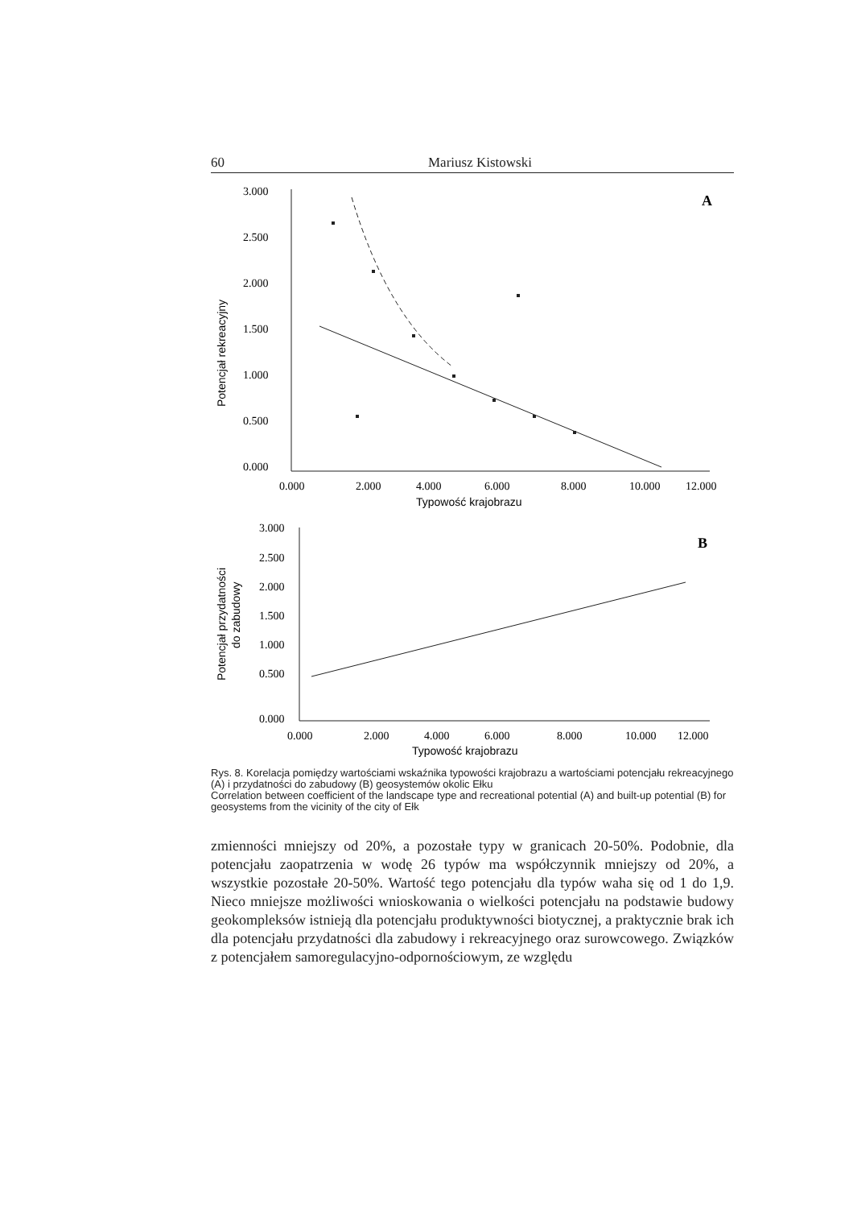60 Mariusz Kistowski
3.000
2.500
2.000
1.500
1.000
0.500
0.000
0.000
2.000
4.000
6.000
8.000
10.000
12.000
A
Typowość krajobrazu
Potencjał rekreacyjny
3.000
2.500
2.000
1.500
1.000
0.500
0.000
0.000
2.000
4.000
6.000
8.000
10.000
12.000
B
Typowość krajobrazu
Potencjał przydatności
do zabudowy
Rys. 8. Korelacja pomiędzy wartościami wskaźnika typowości krajobrazu a wartościami potencjału rekreacyjnego (A) i przydatności do zabudowy (B) geosystemów okolic Ełku
Correlation between coefficient of the landscape type and recreational potential (A) and built-up potential (B) for geosystems from the vicinity of the city of Ełk
zmienności mniejszy od 20%, a pozostałe typy w granicach 20-50%. Podobnie, dla potencjału zaopatrzenia w wodę 26 typów ma współczynnik mniejszy od 20%, a wszystkie pozostałe 20-50%. Wartość tego potencjału dla typów waha się od 1 do 1,9. Nieco mniejsze możliwości wnioskowania o wielkości potencjału na podstawie budowy geokompleksów istnieją dla potencjału produktywności biotycznej, a praktycznie brak ich dla potencjału przydatności dla zabudowy i rekreacyjnego oraz surowcowego. Związków z potencjałem samoregulacyjno-odpornościowym, ze względu